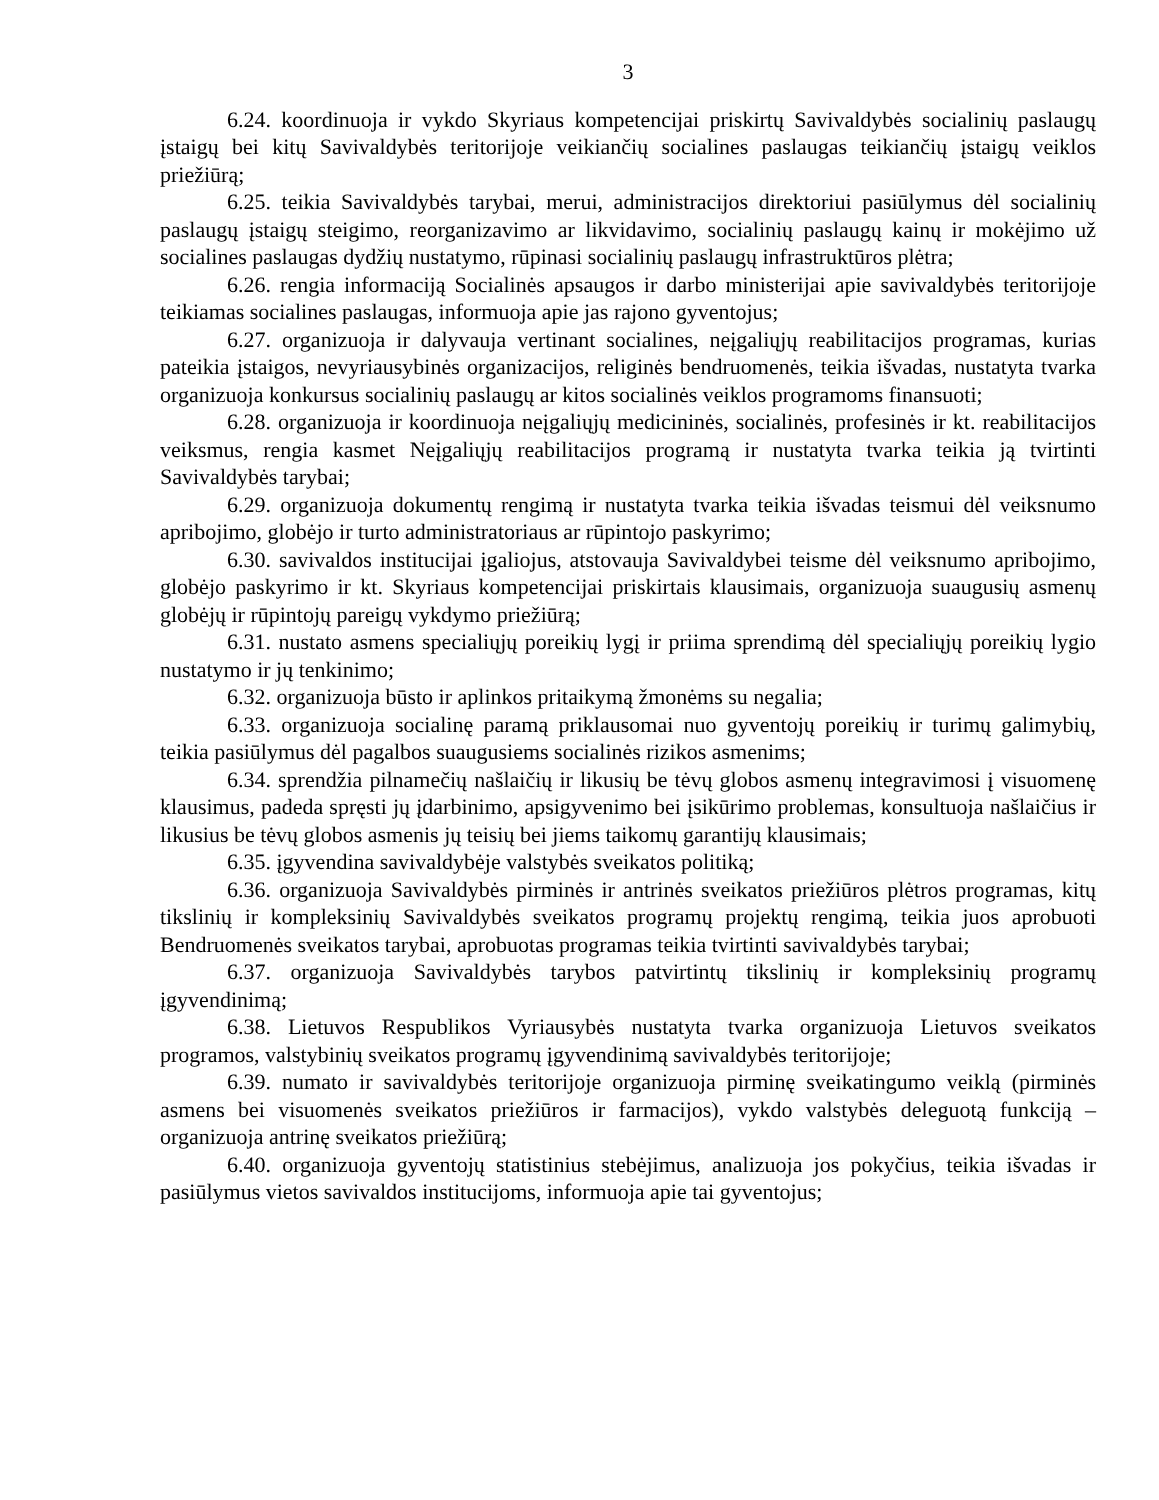3
6.24. koordinuoja ir vykdo Skyriaus kompetencijai priskirtų Savivaldybės socialinių paslaugų įstaigų bei kitų Savivaldybės teritorijoje veikiančių socialines paslaugas teikiančių įstaigų veiklos priežiūrą;
6.25. teikia Savivaldybės tarybai, merui, administracijos direktoriui pasiūlymus dėl socialinių paslaugų įstaigų steigimo, reorganizavimo ar likvidavimo, socialinių paslaugų kainų ir mokėjimo už socialines paslaugas dydžių nustatymo, rūpinasi socialinių paslaugų infrastruktūros plėtra;
6.26. rengia informaciją Socialinės apsaugos ir darbo ministerijai apie savivaldybės teritorijoje teikiamas socialines paslaugas, informuoja apie jas rajono gyventojus;
6.27. organizuoja ir dalyvauja vertinant socialines, neįgaliųjų reabilitacijos programas, kurias pateikia įstaigos, nevyriausybinės organizacijos, religinės bendruomenės, teikia išvadas, nustatyta tvarka organizuoja konkursus socialinių paslaugų ar kitos socialinės veiklos programoms finansuoti;
6.28. organizuoja ir koordinuoja neįgaliųjų medicininės, socialinės, profesinės ir kt. reabilitacijos veiksmus, rengia kasmet Neįgaliųjų reabilitacijos programą ir nustatyta tvarka teikia ją tvirtinti Savivaldybės tarybai;
6.29. organizuoja dokumentų rengimą ir nustatyta tvarka teikia išvadas teismui dėl veiksnumo apribojimo, globėjo ir turto administratoriaus ar rūpintojo paskyrimo;
6.30. savivaldos institucijai įgaliojus, atstovauja Savivaldybei teisme dėl veiksnumo apribojimo, globėjo paskyrimo ir kt. Skyriaus kompetencijai priskirtais klausimais, organizuoja suaugusių asmenų globėjų ir rūpintojų pareigų vykdymo priežiūrą;
6.31. nustato asmens specialiųjų poreikių lygį ir priima sprendimą dėl specialiųjų poreikių lygio nustatymo ir jų tenkinimo;
6.32. organizuoja būsto ir aplinkos pritaikymą žmonėms su negalia;
6.33. organizuoja socialinę paramą priklausomai nuo gyventojų poreikių ir turimų galimybių, teikia pasiūlymus dėl pagalbos suaugusiems socialinės rizikos asmenims;
6.34. sprendžia pilnamečių našlaičių ir likusių be tėvų globos asmenų integravimosi į visuomenę klausimus, padeda spręsti jų įdarbinimo, apsigyvenimo bei įsikūrimo problemas, konsultuoja našlaičius ir likusius be tėvų globos asmenis jų teisių bei jiems taikomų garantijų klausimais;
6.35. įgyvendina savivaldybėje valstybės sveikatos politiką;
6.36. organizuoja Savivaldybės pirminės ir antrinės sveikatos priežiūros plėtros programas, kitų tikslinių ir kompleksinių Savivaldybės sveikatos programų projektų rengimą, teikia juos aprobuoti Bendruomenės sveikatos tarybai, aprobuotas programas teikia tvirtinti savivaldybės tarybai;
6.37. organizuoja Savivaldybės tarybos patvirtintų tikslinių ir kompleksinių programų įgyvendinimą;
6.38. Lietuvos Respublikos Vyriausybės nustatyta tvarka organizuoja Lietuvos sveikatos programos, valstybinių sveikatos programų įgyvendinimą savivaldybės teritorijoje;
6.39. numato ir savivaldybės teritorijoje organizuoja pirminę sveikatingumo veiklą (pirminės asmens bei visuomenės sveikatos priežiūros ir farmacijos), vykdo valstybės deleguotą funkciją – organizuoja antrinę sveikatos priežiūrą;
6.40. organizuoja gyventojų statistinius stebėjimus, analizuoja jos pokyčius, teikia išvadas ir pasiūlymus vietos savivaldos institucijoms, informuoja apie tai gyventojus;